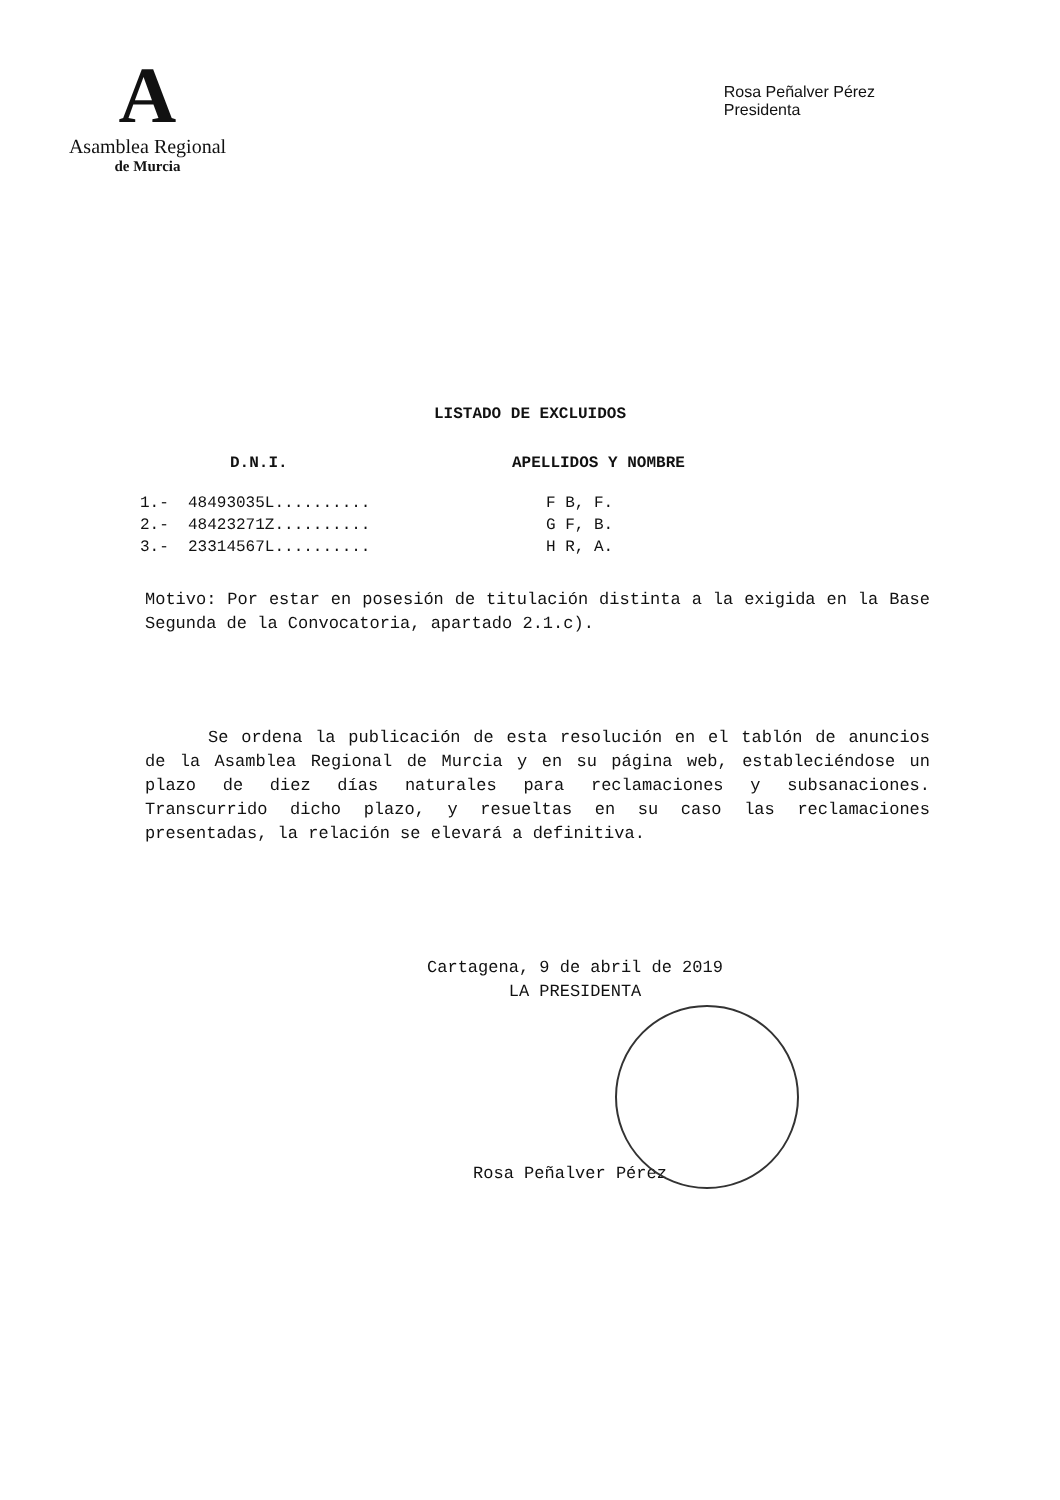A
Asamblea Regional
de Murcia
Rosa Peñalver Pérez
Presidenta
LISTADO DE EXCLUIDOS
| D.N.I. | APELLIDOS Y NOMBRE |
| --- | --- |
| 1.- 48493035L.......... | F B, F. |
| 2.- 48423271Z.......... | G F, B. |
| 3.- 23314567L.......... | H R, A. |
Motivo: Por estar en posesión de titulación distinta a la exigida en la Base Segunda de la Convocatoria, apartado 2.1.c).
Se ordena la publicación de esta resolución en el tablón de anuncios de la Asamblea Regional de Murcia y en su página web, estableciéndose un plazo de diez días naturales para reclamaciones y subsanaciones. Transcurrido dicho plazo, y resueltas en su caso las reclamaciones presentadas, la relación se elevará a definitiva.
Cartagena, 9 de abril de 2019
LA PRESIDENTA
Rosa Peñalver Pérez